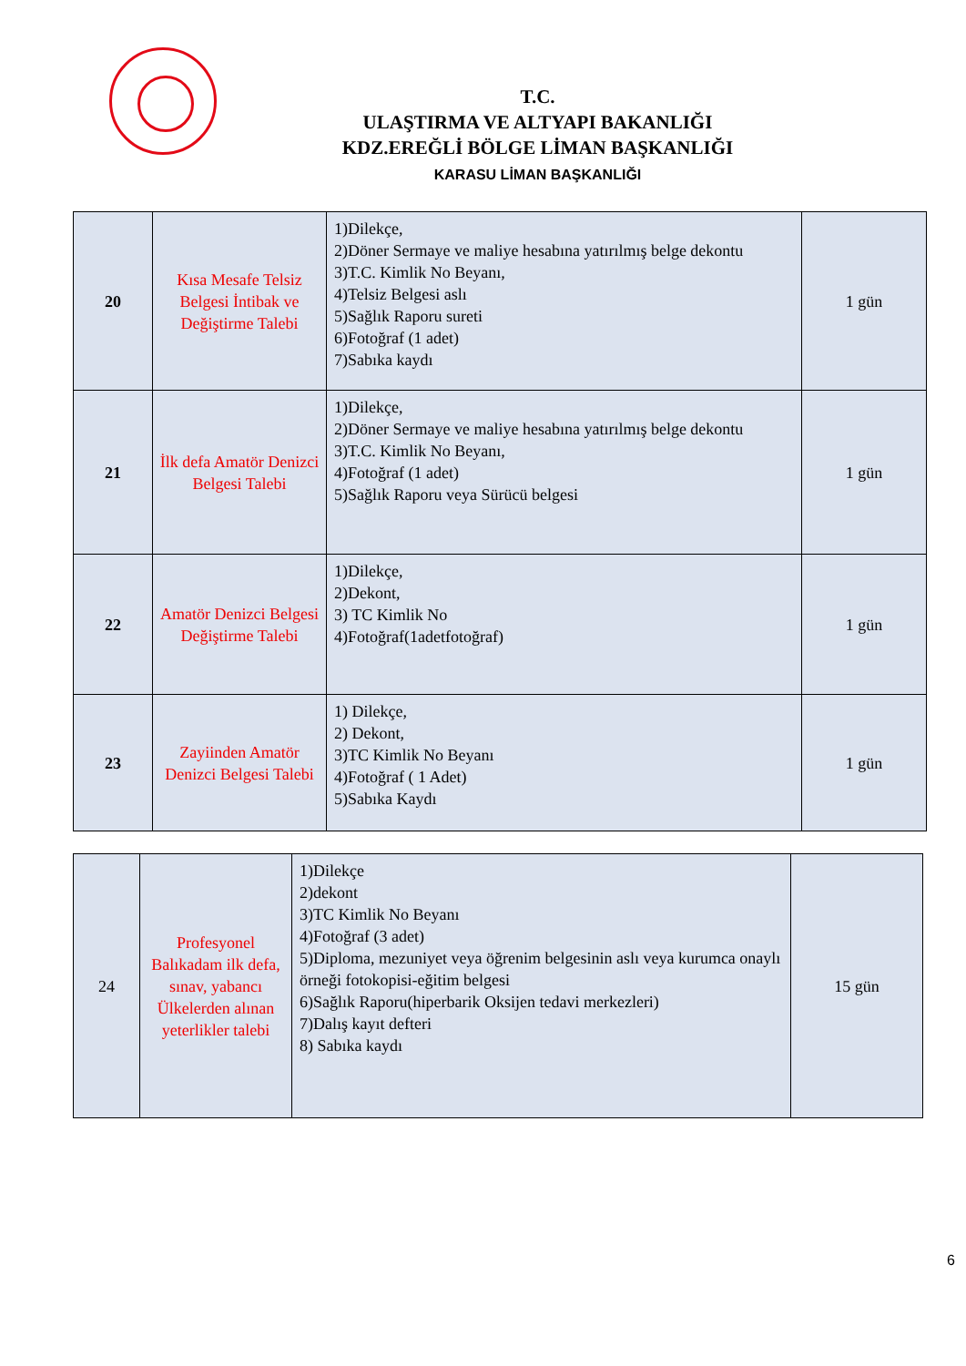T.C.
ULAŞTIRMA VE ALTYAPI BAKANLIĞI
KDZ.EREĞLİ BÖLGE LİMAN BAŞKANLIĞI
KARASU LİMAN BAŞKANLIĞI
| 20 | Kısa Mesafe Telsiz Belgesi İntibak ve Değiştirme Talebi | 1)Dilekçe, 2)Döner Sermaye ve maliye hesabına yatırılmış belge dekontu 3)T.C. Kimlik No Beyanı, 4)Telsiz Belgesi aslı 5)Sağlık Raporu sureti 6)Fotoğraf (1 adet) 7)Sabıka kaydı | 1 gün |
| 21 | İlk defa Amatör Denizci Belgesi Talebi | 1)Dilekçe, 2)Döner Sermaye ve maliye hesabına yatırılmış belge dekontu 3)T.C. Kimlik No Beyanı, 4)Fotoğraf (1 adet) 5)Sağlık Raporu veya Sürücü belgesi | 1 gün |
| 22 | Amatör Denizci Belgesi Değiştirme Talebi | 1)Dilekçe, 2)Dekont, 3) TC Kimlik No 4)Fotoğraf(1adetfotoğraf) | 1 gün |
| 23 | Zayiinden Amatör Denizci Belgesi Talebi | 1) Dilekçe, 2) Dekont, 3)TC Kimlik No Beyanı 4)Fotoğraf ( 1 Adet) 5)Sabıka Kaydı | 1 gün |
| 24 | Profesyonel Balıkadam ilk defa, sınav, yabancı Ülkelerden alınan yeterlikler talebi | 1)Dilekçe 2)dekont 3)TC Kimlik No Beyanı 4)Fotoğraf (3 adet) 5)Diploma, mezuniyet veya öğrenim belgesinin aslı veya kurumca onaylı örneği fotokopisi-eğitim belgesi 6)Sağlık Raporu(hiperbarik Oksijen tedavi merkezleri) 7)Dalış kayıt defteri 8) Sabıka kaydı | 15 gün |
6